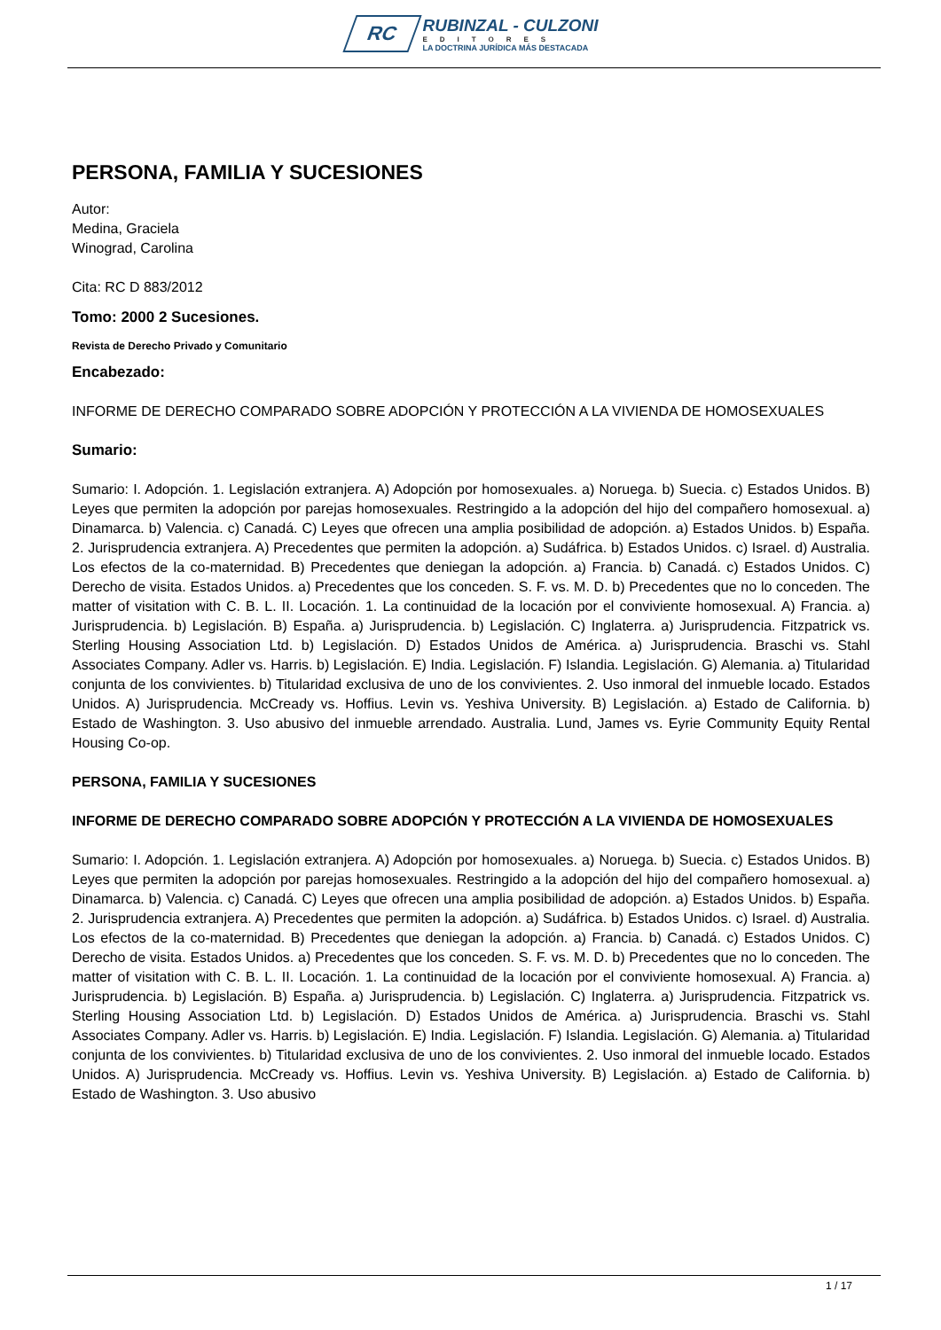RC
RUBINZAL - CULZONI
EDITORES
LA DOCTRINA JURÍDICA MÁS DESTACADA
PERSONA, FAMILIA Y SUCESIONES
Autor:
Medina, Graciela
Winograd, Carolina
Cita: RC D 883/2012
Tomo: 2000 2 Sucesiones.
Revista de Derecho Privado y Comunitario
Encabezado:
INFORME DE DERECHO COMPARADO SOBRE ADOPCIÓN Y PROTECCIÓN A LA VIVIENDA DE HOMOSEXUALES
Sumario:
Sumario: I. Adopción. 1. Legislación extranjera. A) Adopción por homosexuales. a) Noruega. b) Suecia. c) Estados Unidos. B) Leyes que permiten la adopción por parejas homosexuales. Restringido a la adopción del hijo del compañero homosexual. a) Dinamarca. b) Valencia. c) Canadá. C) Leyes que ofrecen una amplia posibilidad de adopción. a) Estados Unidos. b) España. 2. Jurisprudencia extranjera. A) Precedentes que permiten la adopción. a) Sudáfrica. b) Estados Unidos. c) Israel. d) Australia. Los efectos de la co-maternidad. B) Precedentes que deniegan la adopción. a) Francia. b) Canadá. c) Estados Unidos. C) Derecho de visita. Estados Unidos. a) Precedentes que los conceden. S. F. vs. M. D. b) Precedentes que no lo conceden. The matter of visitation with C. B. L. II. Locación. 1. La continuidad de la locación por el conviviente homosexual. A) Francia. a) Jurisprudencia. b) Legislación. B) España. a) Jurisprudencia. b) Legislación. C) Inglaterra. a) Jurisprudencia. Fitzpatrick vs. Sterling Housing Association Ltd. b) Legislación. D) Estados Unidos de América. a) Jurisprudencia. Braschi vs. Stahl Associates Company. Adler vs. Harris. b) Legislación. E) India. Legislación. F) Islandia. Legislación. G) Alemania. a) Titularidad conjunta de los convivientes. b) Titularidad exclusiva de uno de los convivientes. 2. Uso inmoral del inmueble locado. Estados Unidos. A) Jurisprudencia. McCready vs. Hoffius. Levin vs. Yeshiva University. B) Legislación. a) Estado de California. b) Estado de Washington. 3. Uso abusivo del inmueble arrendado. Australia. Lund, James vs. Eyrie Community Equity Rental Housing Co-op.
PERSONA, FAMILIA Y SUCESIONES
INFORME DE DERECHO COMPARADO SOBRE ADOPCIÓN Y PROTECCIÓN A LA VIVIENDA DE HOMOSEXUALES
Sumario: I. Adopción. 1. Legislación extranjera. A) Adopción por homosexuales. a) Noruega. b) Suecia. c) Estados Unidos. B) Leyes que permiten la adopción por parejas homosexuales. Restringido a la adopción del hijo del compañero homosexual. a) Dinamarca. b) Valencia. c) Canadá. C) Leyes que ofrecen una amplia posibilidad de adopción. a) Estados Unidos. b) España. 2. Jurisprudencia extranjera. A) Precedentes que permiten la adopción. a) Sudáfrica. b) Estados Unidos. c) Israel. d) Australia. Los efectos de la co-maternidad. B) Precedentes que deniegan la adopción. a) Francia. b) Canadá. c) Estados Unidos. C) Derecho de visita. Estados Unidos. a) Precedentes que los conceden. S. F. vs. M. D. b) Precedentes que no lo conceden. The matter of visitation with C. B. L. II. Locación. 1. La continuidad de la locación por el conviviente homosexual. A) Francia. a) Jurisprudencia. b) Legislación. B) España. a) Jurisprudencia. b) Legislación. C) Inglaterra. a) Jurisprudencia. Fitzpatrick vs. Sterling Housing Association Ltd. b) Legislación. D) Estados Unidos de América. a) Jurisprudencia. Braschi vs. Stahl Associates Company. Adler vs. Harris. b) Legislación. E) India. Legislación. F) Islandia. Legislación. G) Alemania. a) Titularidad conjunta de los convivientes. b) Titularidad exclusiva de uno de los convivientes. 2. Uso inmoral del inmueble locado. Estados Unidos. A) Jurisprudencia. McCready vs. Hoffius. Levin vs. Yeshiva University. B) Legislación. a) Estado de California. b) Estado de Washington. 3. Uso abusivo
1 / 17